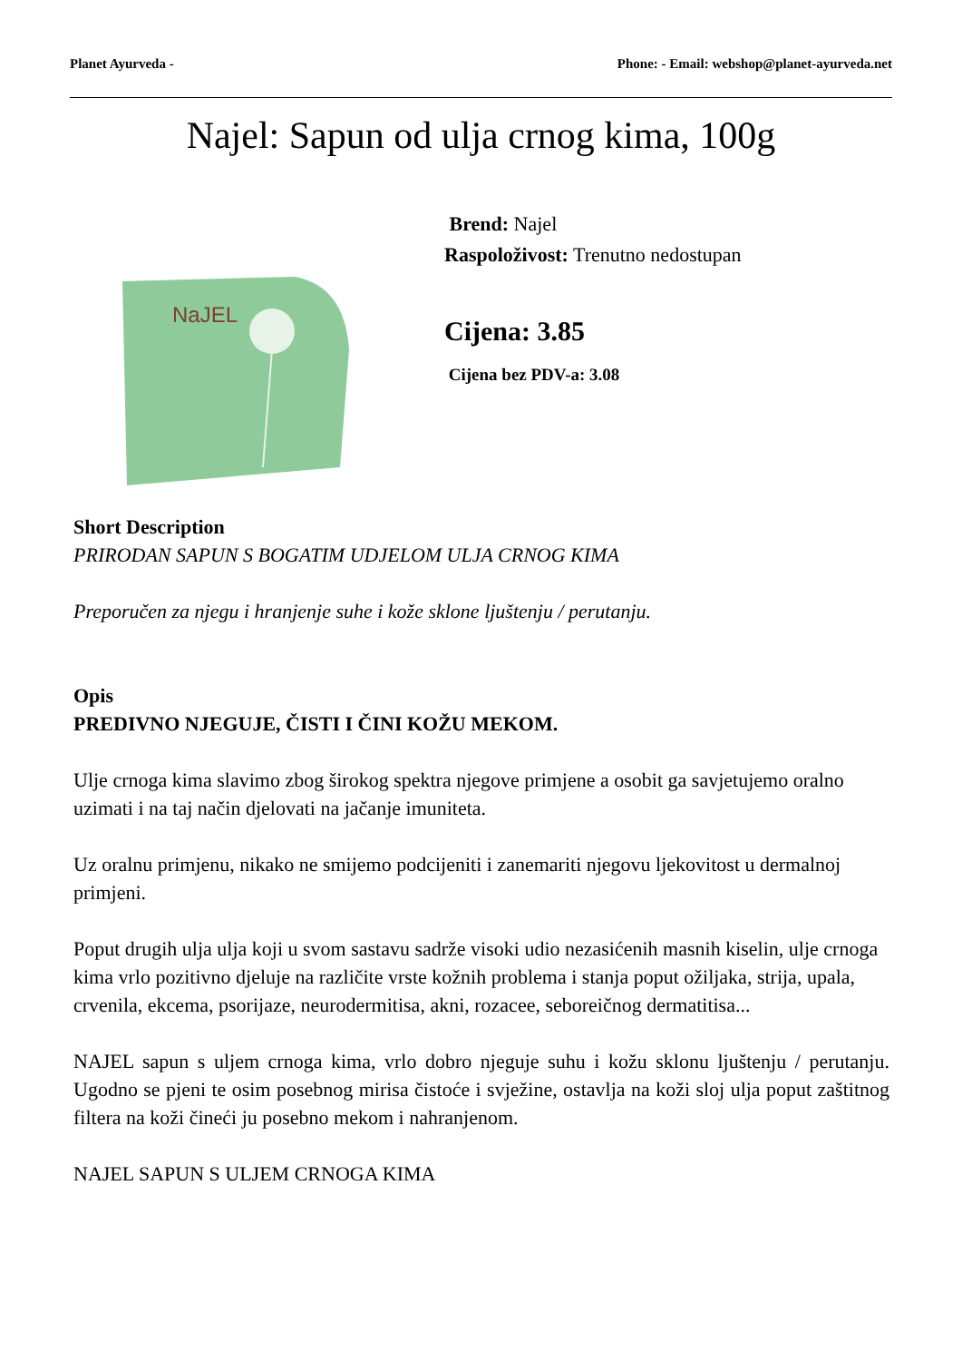Planet Ayurveda - Phone: - Email: webshop@planet-ayurveda.net
Najel: Sapun od ulja crnog kima, 100g
NaJEL
Brend: Najel
Raspoloživost: Trenutno nedostupan
Cijena: 3.85
Cijena bez PDV-a: 3.08
Short Description
PRIRODAN SAPUN S BOGATIM UDJELOM ULJA CRNOG KIMA
Preporučen za njegu i hranjenje suhe i kože sklone ljuštenju / perutanju.
Opis
PREDIVNO NJEGUJE, ČISTI I ČINI KOŽU MEKOM.
Ulje crnoga kima slavimo zbog širokog spektra njegove primjene a osobit ga savjetujemo oralno uzimati i na taj način djelovati na jačanje imuniteta.
Uz oralnu primjenu, nikako ne smijemo podcijeniti i zanemariti njegovu ljekovitost u dermalnoj primjeni.
Poput drugih ulja ulja koji u svom sastavu sadrže visoki udio nezasićenih masnih kiselin, ulje crnoga kima vrlo pozitivno djeluje na različite vrste kožnih problema i stanja poput ožiljaka, strija, upala, crvenila, ekcema, psorijaze, neurodermitisa, akni, rozacee, seboreičnog dermatitisa...
NAJEL sapun s uljem crnoga kima, vrlo dobro njeguje suhu i kožu sklonu ljuštenju / perutanju. Ugodno se pjeni te osim posebnog mirisa čistoće i svježine, ostavlja na koži sloj ulja poput zaštitnog filtera na koži čineći ju posebno mekom i nahranjenom.
NAJEL SAPUN S ULJEM CRNOGA KIMA